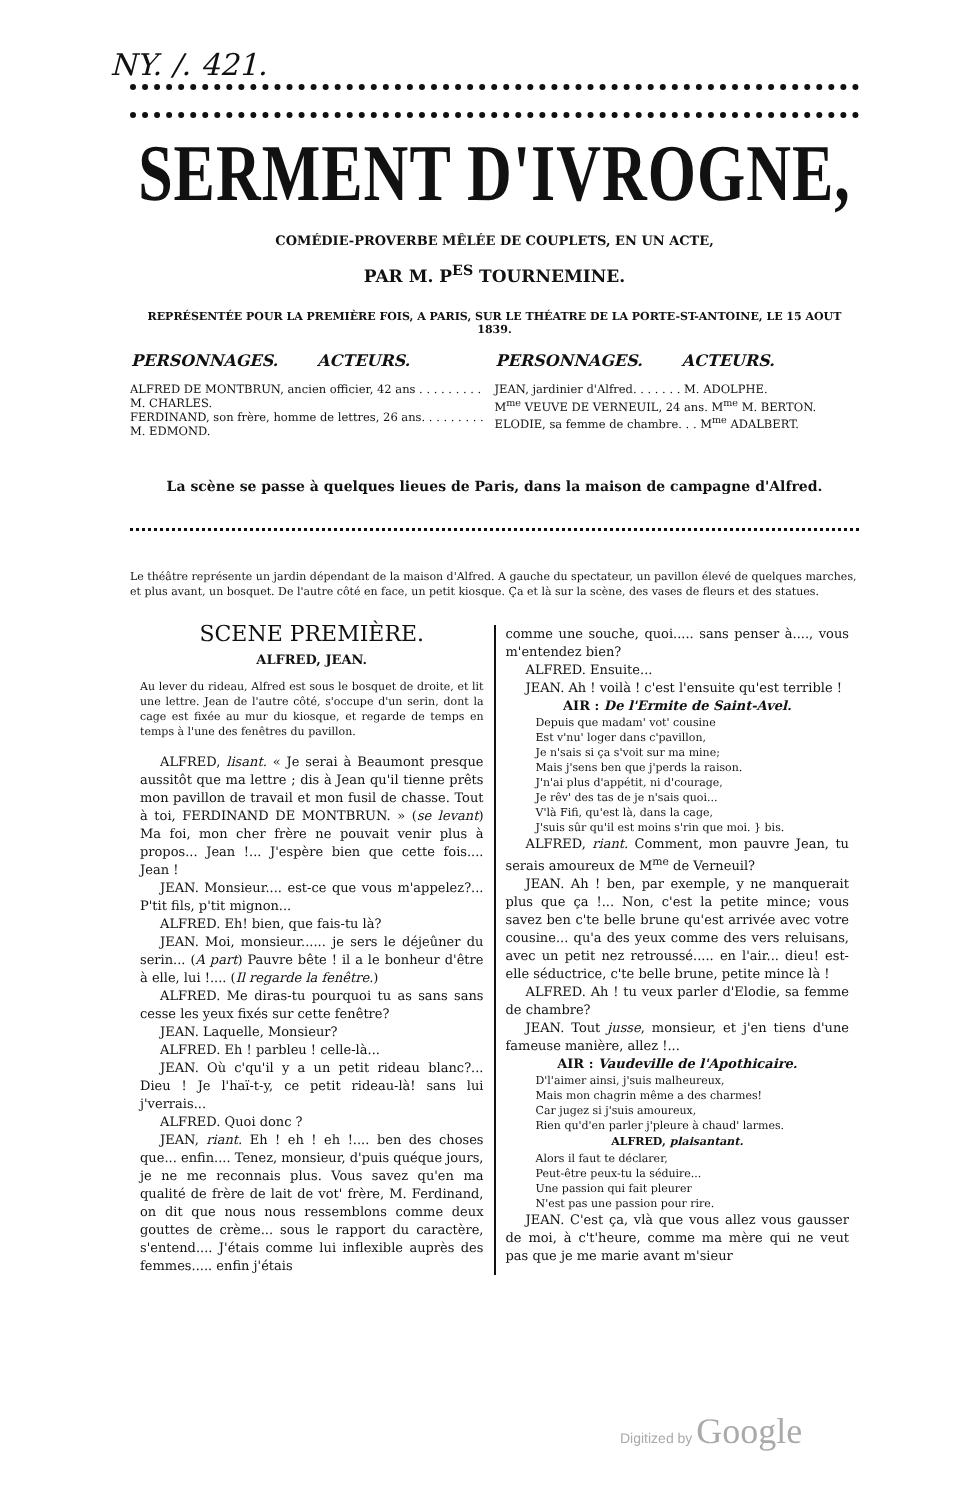NY. /. 421.
SERMENT D'IVROGNE,
COMÉDIE-PROVERBE MÊLÉE DE COUPLETS, EN UN ACTE,
PAR M. P<sup>ES</sup> TOURNEMINE.
REPRÉSENTÉE POUR LA PREMIÈRE FOIS, A PARIS, SUR LE THÉATRE DE LA PORTE-ST-ANTOINE, LE 15 AOUT 1839.
| PERSONNAGES. ACTEURS. | PERSONNAGES. ACTEURS. |
| --- | --- |
| ALFRED DE MONTBRUN, ancien officier, 42 ans . . . . . . . . . M. CHARLES. FERDINAND, son frère, homme de lettres, 26 ans. . . . . . . . . M. EDMOND. | JEAN, jardinier d'Alfred. . . . . . . M. ADOLPHE. M<sup>me</sup> VEUVE DE VERNEUIL, 24 ans. M<sup>me</sup> M. BERTON. ELODIE, sa femme de chambre. . . M<sup>me</sup> ADALBERT. |
La scène se passe à quelques lieues de Paris, dans la maison de campagne d'Alfred.
Le théâtre représente un jardin dépendant de la maison d'Alfred. A gauche du spectateur, un pavillon élevé de quelques marches, et plus avant, un bosquet. De l'autre côté en face, un petit kiosque. Ça et là sur la scène, des vases de fleurs et des statues.
SCENE PREMIÈRE.
ALFRED, JEAN.
Au lever du rideau, Alfred est sous le bosquet de droite, et lit une lettre. Jean de l'autre côté, s'occupe d'un serin, dont la cage est fixée au mur du kiosque, et regarde de temps en temps à l'une des fenêtres du pavillon.
ALFRED, lisant. « Je serai à Beaumont presque aussitôt que ma lettre ; dis à Jean qu'il tienne prêts mon pavillon de travail et mon fusil de chasse. Tout à toi, FERDINAND DE MONTBRUN. » (se levant) Ma foi, mon cher frère ne pouvait venir plus à propos... Jean !... J'espère bien que cette fois.... Jean !
JEAN. Monsieur.... est-ce que vous m'appelez?... P'tit fils, p'tit mignon...
ALFRED. Eh! bien, que fais-tu là?
JEAN. Moi, monsieur...... je sers le déjeûner du serin... (A part) Pauvre bête ! il a le bonheur d'être à elle, lui !.... (Il regarde la fenêtre.)
ALFRED. Me diras-tu pourquoi tu as sans sans cesse les yeux fixés sur cette fenêtre?
JEAN. Laquelle, Monsieur?
ALFRED. Eh ! parbleu ! celle-là...
JEAN. Où c'qu'il y a un petit rideau blanc?... Dieu ! Je l'haï-t-y, ce petit rideau-là! sans lui j'verrais...
ALFRED. Quoi donc ?
JEAN, riant. Eh ! eh ! eh !.... ben des choses que... enfin.... Tenez, monsieur, d'puis quéque jours, je ne me reconnais plus. Vous savez qu'en ma qualité de frère de lait de vot' frère, M. Ferdinand, on dit que nous nous ressemblons comme deux gouttes de crème... sous le rapport du caractère, s'entend.... J'étais comme lui inflexible auprès des femmes..... enfin j'étais
comme une souche, quoi..... sans penser à...., vous m'entendez bien?
ALFRED. Ensuite...
JEAN. Ah ! voilà ! c'est l'ensuite qu'est terrible !
AIR : De l'Ermite de Saint-Avel.
Depuis que madam' vot' cousine
Est v'nu' loger dans c'pavillon,
Je n'sais si ça s'voit sur ma mine;
Mais j'sens ben que j'perds la raison.
J'n'ai plus d'appétit, ni d'courage,
Je rêv' des tas de je n'sais quoi...
V'là Fifi, qu'est là, dans la cage,
J'suis sûr qu'il est moins s'rin que moi. } bis.
ALFRED, riant. Comment, mon pauvre Jean, tu serais amoureux de M<sup>me</sup> de Verneuil?
JEAN. Ah ! ben, par exemple, y ne manquerait plus que ça !... Non, c'est la petite mince; vous savez ben c'te belle brune qu'est arrivée avec votre cousine... qu'a des yeux comme des vers reluisans, avec un petit nez retroussé..... en l'air... dieu! est-elle séductrice, c'te belle brune, petite mince là !
ALFRED. Ah ! tu veux parler d'Elodie, sa femme de chambre?
JEAN. Tout jusse, monsieur, et j'en tiens d'une fameuse manière, allez !...
AIR : Vaudeville de l'Apothicaire.
D'l'aimer ainsi, j'suis malheureux,
Mais mon chagrin même a des charmes!
Car jugez si j'suis amoureux,
Rien qu'd'en parler j'pleure à chaud' larmes.
ALFRED, plaisantant.
Alors il faut te déclarer,
Peut-être peux-tu la séduire...
Une passion qui fait pleurer
N'est pas une passion pour rire.
JEAN. C'est ça, vlà que vous allez vous gausser de moi, à c't'heure, comme ma mère qui ne veut pas que je me marie avant m'sieur
Digitized by Google